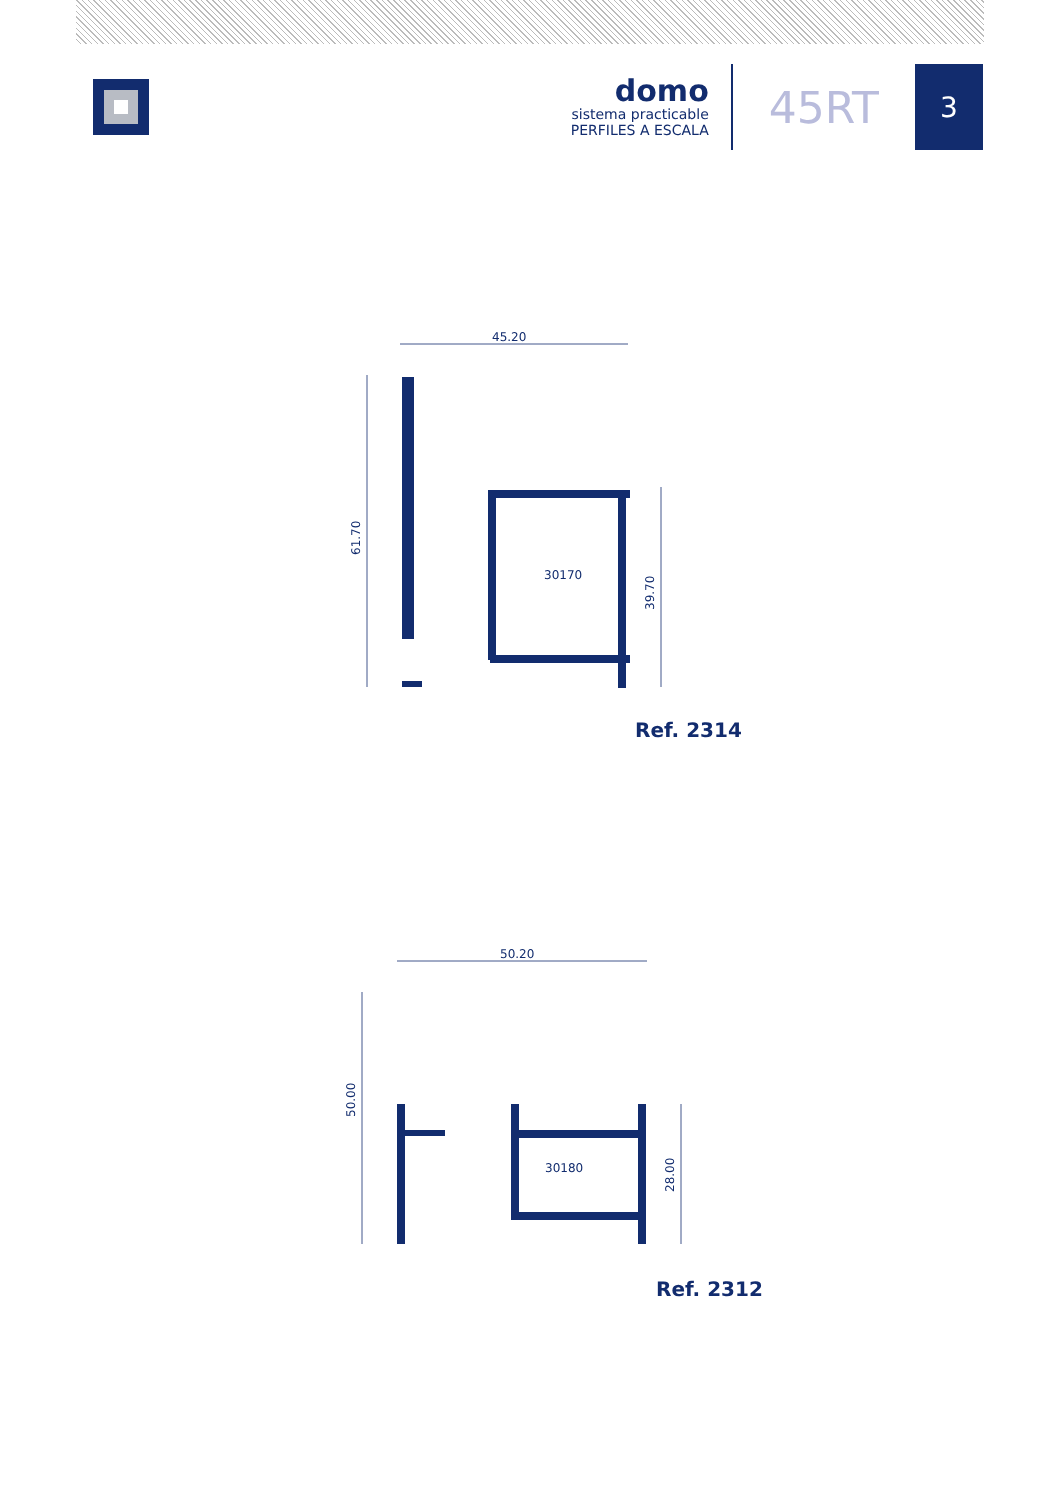domo
sistema practicable
PERFILES A ESCALA
45RT
3
45.20
61.70
39.70
30170
Ref. 2314
50.20
50.00
28.00
30180
Ref. 2312